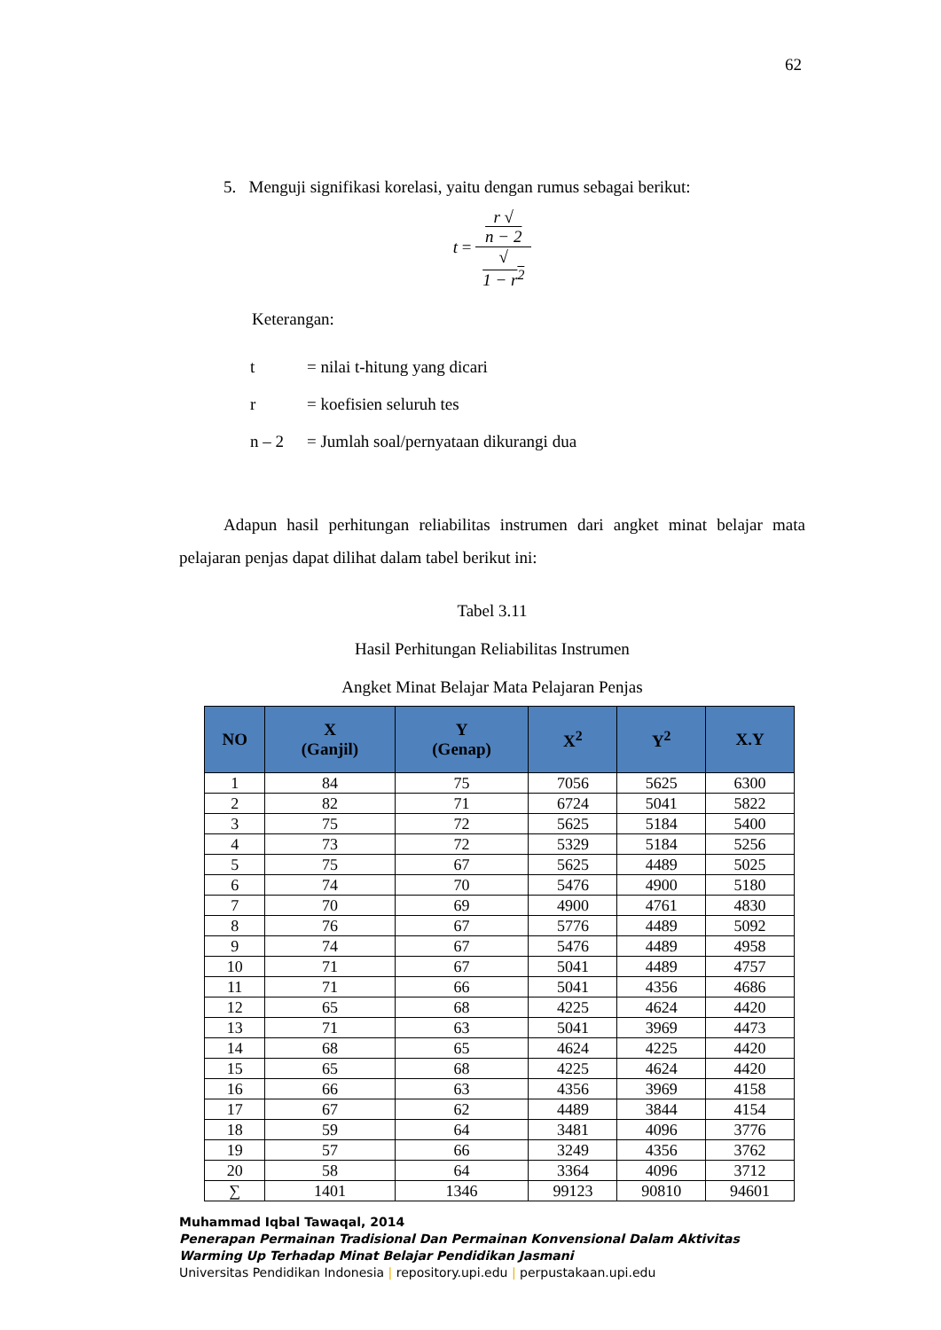62
5. Menguji signifikasi korelasi, yaitu dengan rumus sebagai berikut:
t = r √
n − 2 √
1 − r<sup>2</sup>
Keterangan:
t = nilai t-hitung yang dicari
r = koefisien seluruh tes
n – 2 = Jumlah soal/pernyataan dikurangi dua
Adapun hasil perhitungan reliabilitas instrumen dari angket minat belajar mata pelajaran penjas dapat dilihat dalam tabel berikut ini:
Tabel 3.11
Hasil Perhitungan Reliabilitas Instrumen
Angket Minat Belajar Mata Pelajaran Penjas
| NO | X (Ganjil) | Y (Genap) | X<sup>2</sup> | Y<sup>2</sup> | X.Y |
| --- | --- | --- | --- | --- | --- |
| 1 | 84 | 75 | 7056 | 5625 | 6300 |
| 2 | 82 | 71 | 6724 | 5041 | 5822 |
| 3 | 75 | 72 | 5625 | 5184 | 5400 |
| 4 | 73 | 72 | 5329 | 5184 | 5256 |
| 5 | 75 | 67 | 5625 | 4489 | 5025 |
| 6 | 74 | 70 | 5476 | 4900 | 5180 |
| 7 | 70 | 69 | 4900 | 4761 | 4830 |
| 8 | 76 | 67 | 5776 | 4489 | 5092 |
| 9 | 74 | 67 | 5476 | 4489 | 4958 |
| 10 | 71 | 67 | 5041 | 4489 | 4757 |
| 11 | 71 | 66 | 5041 | 4356 | 4686 |
| 12 | 65 | 68 | 4225 | 4624 | 4420 |
| 13 | 71 | 63 | 5041 | 3969 | 4473 |
| 14 | 68 | 65 | 4624 | 4225 | 4420 |
| 15 | 65 | 68 | 4225 | 4624 | 4420 |
| 16 | 66 | 63 | 4356 | 3969 | 4158 |
| 17 | 67 | 62 | 4489 | 3844 | 4154 |
| 18 | 59 | 64 | 3481 | 4096 | 3776 |
| 19 | 57 | 66 | 3249 | 4356 | 3762 |
| 20 | 58 | 64 | 3364 | 4096 | 3712 |
| ∑ | 1401 | 1346 | 99123 | 90810 | 94601 |
Muhammad Iqbal Tawaqal, 2014
Penerapan Permainan Tradisional Dan Permainan Konvensional Dalam Aktivitas Warming Up Terhadap Minat Belajar Pendidikan Jasmani
Universitas Pendidikan Indonesia | repository.upi.edu | perpustakaan.upi.edu